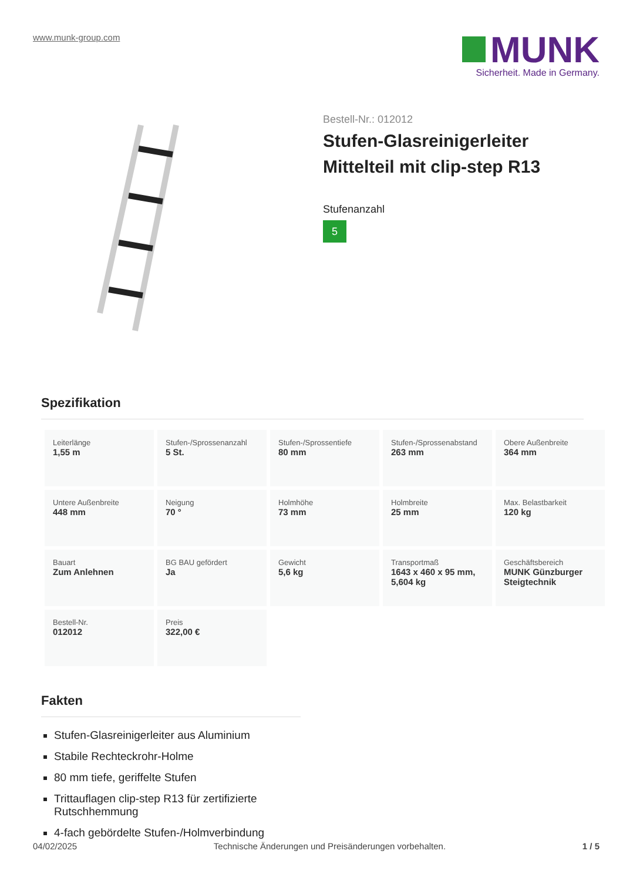www.munk-group.com
MUNK
Sicherheit. Made in Germany.
Bestell-Nr.: 012012
Stufen-Glasreinigerleiter Mittelteil mit clip-step R13
Stufenanzahl
5
Spezifikation
| Leiterlänge 1,55 m | Stufen-/Sprossenanzahl 5 St. | Stufen-/Sprossentiefe 80 mm | Stufen-/Sprossenabstand 263 mm | Obere Außenbreite 364 mm |
| Untere Außenbreite 448 mm | Neigung 70 ° | Holmhöhe 73 mm | Holmbreite 25 mm | Max. Belastbarkeit 120 kg |
| Bauart Zum Anlehnen | BG BAU gefördert Ja | Gewicht 5,6 kg | Transportmaß 1643 x 460 x 95 mm, 5,604 kg | Geschäftsbereich MUNK Günzburger Steigtechnik |
| Bestell-Nr. 012012 | Preis 322,00 € | | | |
Fakten
Stufen-Glasreinigerleiter aus Aluminium
Stabile Rechteckrohr-Holme
80 mm tiefe, geriffelte Stufen
Trittauflagen clip-step R13 für zertifizierte Rutschhemmung
4-fach gebördelte Stufen-/Holmverbindung
04/02/2025 Technische Änderungen und Preisänderungen vorbehalten. 1 / 5